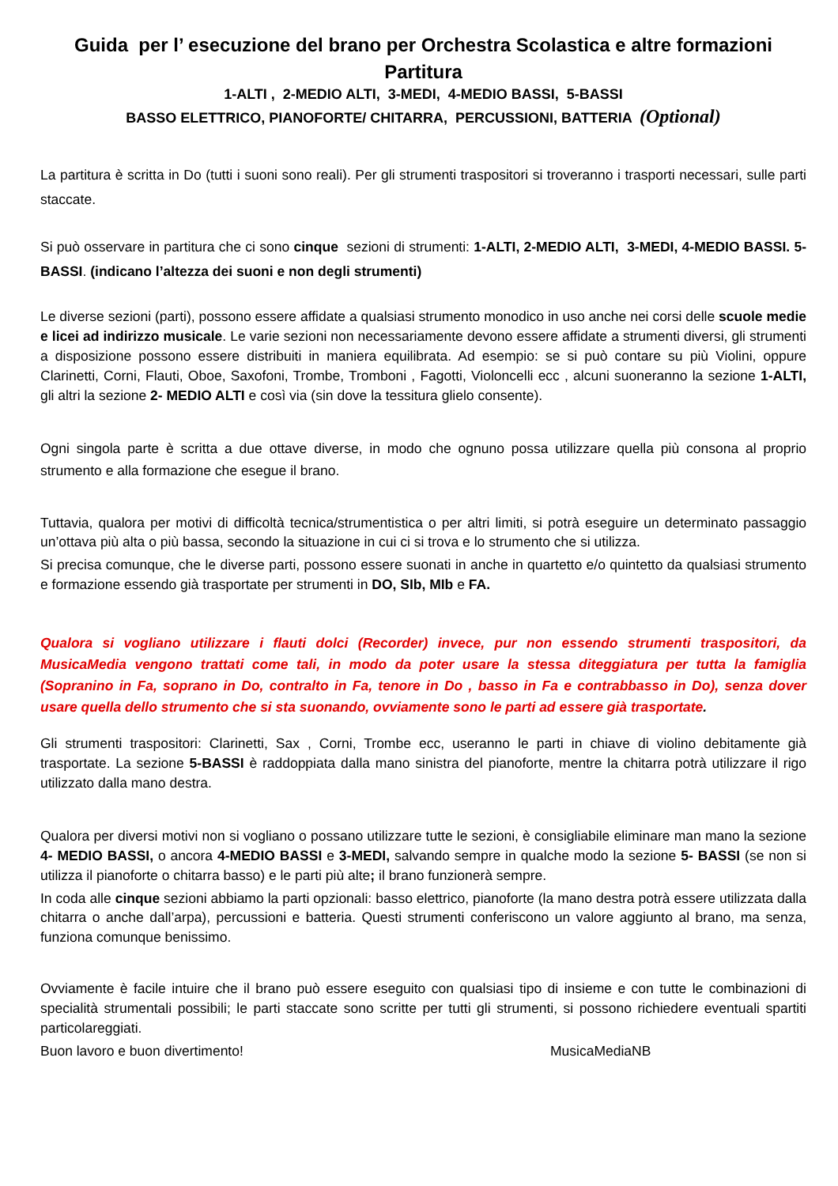Guida per l’ esecuzione del brano per Orchestra Scolastica e altre formazioni
Partitura
1-ALTI , 2-MEDIO ALTI, 3-MEDI, 4-MEDIO BASSI, 5-BASSI
BASSO ELETTRICO, PIANOFORTE/ CHITARRA, PERCUSSIONI, BATTERIA (Optional)
La partitura è scritta in Do (tutti i suoni sono reali). Per gli strumenti traspositori si troveranno i trasporti necessari, sulle parti staccate.
Si può osservare in partitura che ci sono cinque sezioni di strumenti: 1-ALTI, 2-MEDIO ALTI, 3-MEDI, 4-MEDIO BASSI. 5-BASSI. (indicano l’altezza dei suoni e non degli strumenti)
Le diverse sezioni (parti), possono essere affidate a qualsiasi strumento monodico in uso anche nei corsi delle scuole medie e licei ad indirizzo musicale. Le varie sezioni non necessariamente devono essere affidate a strumenti diversi, gli strumenti a disposizione possono essere distribuiti in maniera equilibrata. Ad esempio: se si può contare su più Violini, oppure Clarinetti, Corni, Flauti, Oboe, Saxofoni, Trombe, Tromboni , Fagotti, Violoncelli ecc , alcuni suoneranno la sezione 1-ALTI, gli altri la sezione 2- MEDIO ALTI e così via (sin dove la tessitura glielo consente).
Ogni singola parte è scritta a due ottave diverse, in modo che ognuno possa utilizzare quella più consona al proprio strumento e alla formazione che esegue il brano.
Tuttavia, qualora per motivi di difficoltà tecnica/strumentistica o per altri limiti, si potrà eseguire un determinato passaggio un’ottava più alta o più bassa, secondo la situazione in cui ci si trova e lo strumento che si utilizza.
Si precisa comunque, che le diverse parti, possono essere suonati in anche in quartetto e/o quintetto da qualsiasi strumento e formazione essendo già trasportate per strumenti in DO, SIb, MIb e FA.
Qualora si vogliano utilizzare i flauti dolci (Recorder) invece, pur non essendo strumenti traspositori, da MusicaMedia vengono trattati come tali, in modo da poter usare la stessa diteggiatura per tutta la famiglia (Sopranino in Fa, soprano in Do, contralto in Fa, tenore in Do , basso in Fa e contrabbasso in Do), senza dover usare quella dello strumento che si sta suonando, ovviamente sono le parti ad essere già trasportate.
Gli strumenti traspositori: Clarinetti, Sax , Corni, Trombe ecc, useranno le parti in chiave di violino debitamente già trasportate. La sezione 5-BASSI è raddoppiata dalla mano sinistra del pianoforte, mentre la chitarra potrà utilizzare il rigo utilizzato dalla mano destra.
Qualora per diversi motivi non si vogliano o possano utilizzare tutte le sezioni, è consigliabile eliminare man mano la sezione 4- MEDIO BASSI, o ancora 4-MEDIO BASSI e 3-MEDI, salvando sempre in qualche modo la sezione 5- BASSI (se non si utilizza il pianoforte o chitarra basso) e le parti più alte; il brano funzionerà sempre.
In coda alle cinque sezioni abbiamo la parti opzionali: basso elettrico, pianoforte (la mano destra potrà essere utilizzata dalla chitarra o anche dall’arpa), percussioni e batteria. Questi strumenti conferiscono un valore aggiunto al brano, ma senza, funziona comunque benissimo.
Ovviamente è facile intuire che il brano può essere eseguito con qualsiasi tipo di insieme e con tutte le combinazioni di specialità strumentali possibili; le parti staccate sono scritte per tutti gli strumenti, si possono richiedere eventuali spartiti particolareggiati.
Buon lavoro e buon divertimento! MusicaMediaNB